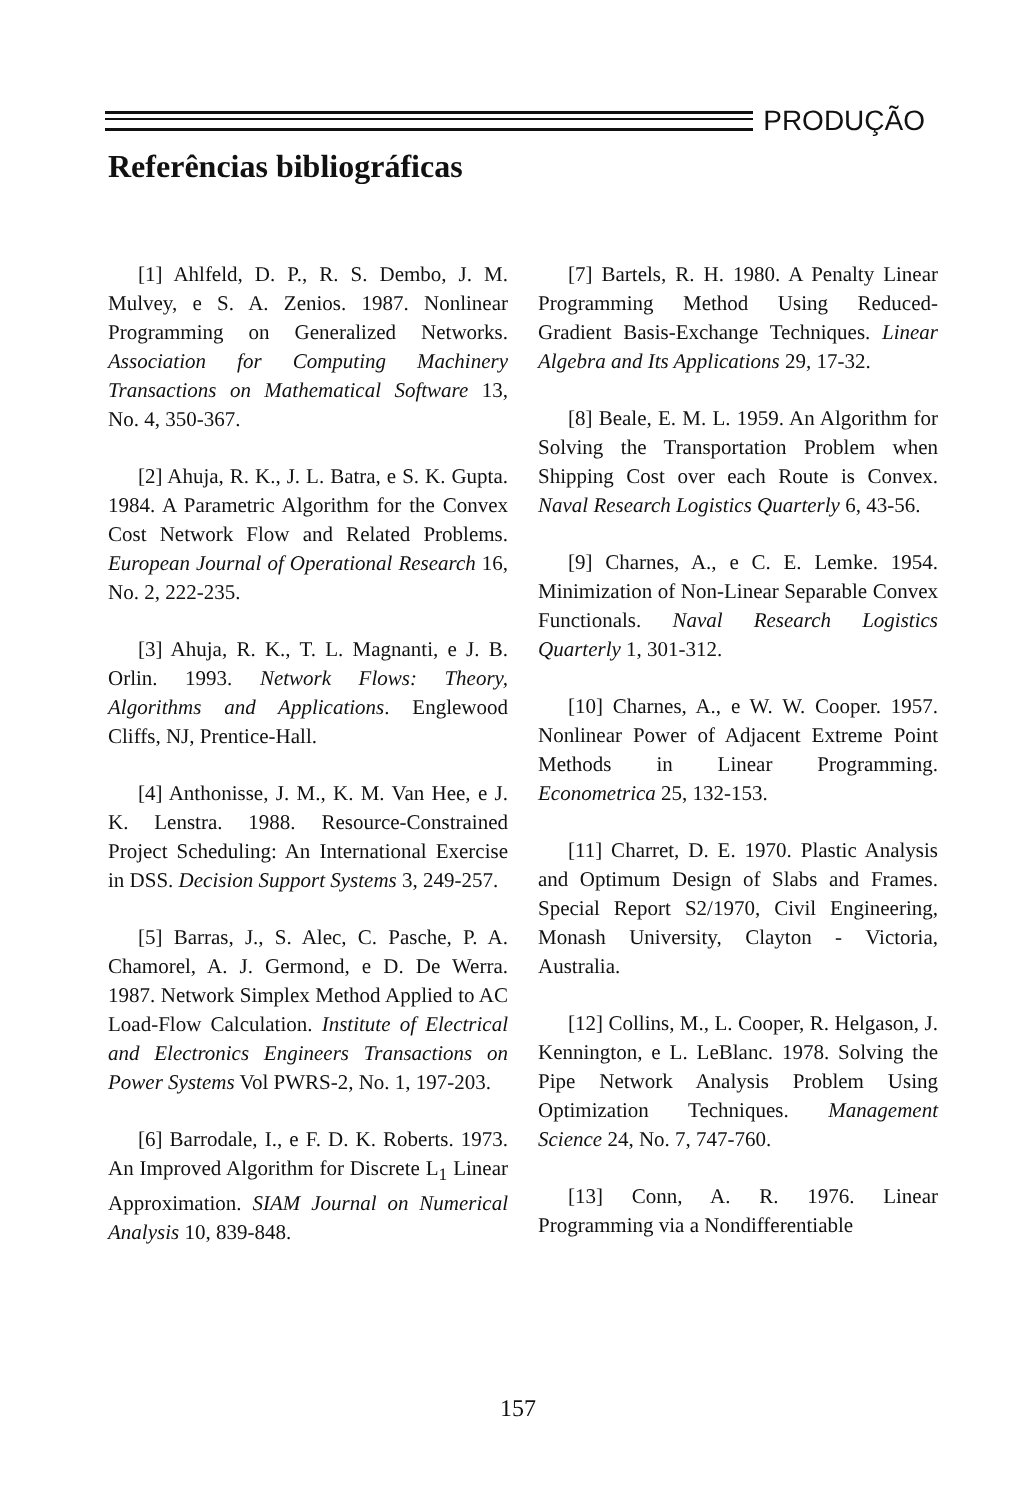PRODUÇÃO
Referências bibliográficas
[1] Ahlfeld, D. P., R. S. Dembo, J. M. Mulvey, e S. A. Zenios. 1987. Nonlinear Programming on Generalized Networks. Association for Computing Machinery Transactions on Mathematical Software 13, No. 4, 350-367.
[2] Ahuja, R. K., J. L. Batra, e S. K. Gupta. 1984. A Parametric Algorithm for the Convex Cost Network Flow and Related Problems. European Journal of Operational Research 16, No. 2, 222-235.
[3] Ahuja, R. K., T. L. Magnanti, e J. B. Orlin. 1993. Network Flows: Theory, Algorithms and Applications. Englewood Cliffs, NJ, Prentice-Hall.
[4] Anthonisse, J. M., K. M. Van Hee, e J. K. Lenstra. 1988. Resource-Constrained Project Scheduling: An International Exercise in DSS. Decision Support Systems 3, 249-257.
[5] Barras, J., S. Alec, C. Pasche, P. A. Chamorel, A. J. Germond, e D. De Werra. 1987. Network Simplex Method Applied to AC Load-Flow Calculation. Institute of Electrical and Electronics Engineers Transactions on Power Systems Vol PWRS-2, No. 1, 197-203.
[6] Barrodale, I., e F. D. K. Roberts. 1973. An Improved Algorithm for Discrete L<sub>1</sub> Linear Approximation. SIAM Journal on Numerical Analysis 10, 839-848.
[7] Bartels, R. H. 1980. A Penalty Linear Programming Method Using Reduced-Gradient Basis-Exchange Techniques. Linear Algebra and Its Applications 29, 17-32.
[8] Beale, E. M. L. 1959. An Algorithm for Solving the Transportation Problem when Shipping Cost over each Route is Convex. Naval Research Logistics Quarterly 6, 43-56.
[9] Charnes, A., e C. E. Lemke. 1954. Minimization of Non-Linear Separable Convex Functionals. Naval Research Logistics Quarterly 1, 301-312.
[10] Charnes, A., e W. W. Cooper. 1957. Nonlinear Power of Adjacent Extreme Point Methods in Linear Programming. Econometrica 25, 132-153.
[11] Charret, D. E. 1970. Plastic Analysis and Optimum Design of Slabs and Frames. Special Report S2/1970, Civil Engineering, Monash University, Clayton - Victoria, Australia.
[12] Collins, M., L. Cooper, R. Helgason, J. Kennington, e L. LeBlanc. 1978. Solving the Pipe Network Analysis Problem Using Optimization Techniques. Management Science 24, No. 7, 747-760.
[13] Conn, A. R. 1976. Linear Programming via a Nondifferentiable
157